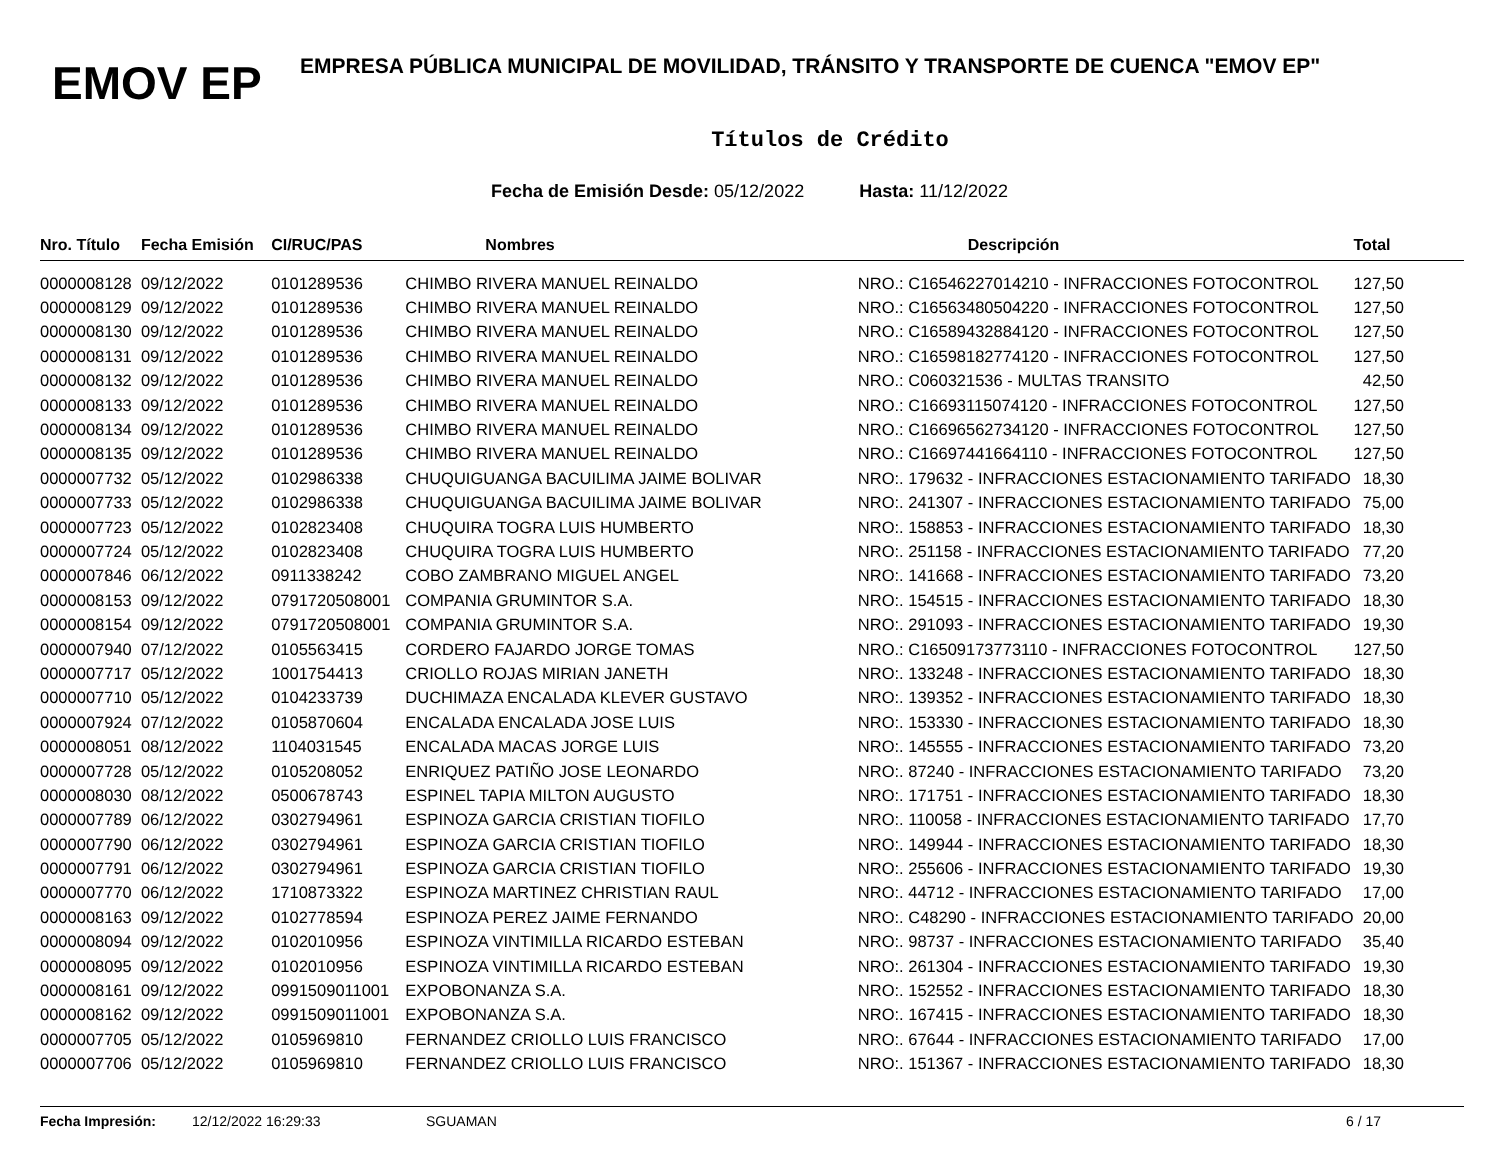EMOV EP
EMPRESA PÚBLICA MUNICIPAL DE MOVILIDAD, TRÁNSITO Y TRANSPORTE DE CUENCA "EMOV EP"
Títulos de Crédito
Fecha de Emisión Desde: 05/12/2022 Hasta: 11/12/2022
| Nro. Título | Fecha Emisión | CI/RUC/PAS | Nombres | Descripción | Total |
| --- | --- | --- | --- | --- | --- |
| 0000008128 | 09/12/2022 | 0101289536 | CHIMBO RIVERA MANUEL REINALDO | NRO.: C16546227014210 - INFRACCIONES FOTOCONTROL | 127,50 |
| 0000008129 | 09/12/2022 | 0101289536 | CHIMBO RIVERA MANUEL REINALDO | NRO.: C16563480504220 - INFRACCIONES FOTOCONTROL | 127,50 |
| 0000008130 | 09/12/2022 | 0101289536 | CHIMBO RIVERA MANUEL REINALDO | NRO.: C16589432884120 - INFRACCIONES FOTOCONTROL | 127,50 |
| 0000008131 | 09/12/2022 | 0101289536 | CHIMBO RIVERA MANUEL REINALDO | NRO.: C16598182774120 - INFRACCIONES FOTOCONTROL | 127,50 |
| 0000008132 | 09/12/2022 | 0101289536 | CHIMBO RIVERA MANUEL REINALDO | NRO.: C060321536 - MULTAS TRANSITO | 42,50 |
| 0000008133 | 09/12/2022 | 0101289536 | CHIMBO RIVERA MANUEL REINALDO | NRO.: C16693115074120 - INFRACCIONES FOTOCONTROL | 127,50 |
| 0000008134 | 09/12/2022 | 0101289536 | CHIMBO RIVERA MANUEL REINALDO | NRO.: C16696562734120 - INFRACCIONES FOTOCONTROL | 127,50 |
| 0000008135 | 09/12/2022 | 0101289536 | CHIMBO RIVERA MANUEL REINALDO | NRO.: C16697441664110 - INFRACCIONES FOTOCONTROL | 127,50 |
| 0000007732 | 05/12/2022 | 0102986338 | CHUQUIGUANGA BACUILIMA JAIME BOLIVAR | NRO:. 179632 - INFRACCIONES ESTACIONAMIENTO TARIFADO | 18,30 |
| 0000007733 | 05/12/2022 | 0102986338 | CHUQUIGUANGA BACUILIMA JAIME BOLIVAR | NRO:. 241307 - INFRACCIONES ESTACIONAMIENTO TARIFADO | 75,00 |
| 0000007723 | 05/12/2022 | 0102823408 | CHUQUIRA TOGRA LUIS HUMBERTO | NRO:. 158853 - INFRACCIONES ESTACIONAMIENTO TARIFADO | 18,30 |
| 0000007724 | 05/12/2022 | 0102823408 | CHUQUIRA TOGRA LUIS HUMBERTO | NRO:. 251158 - INFRACCIONES ESTACIONAMIENTO TARIFADO | 77,20 |
| 0000007846 | 06/12/2022 | 0911338242 | COBO ZAMBRANO MIGUEL ANGEL | NRO:. 141668 - INFRACCIONES ESTACIONAMIENTO TARIFADO | 73,20 |
| 0000008153 | 09/12/2022 | 0791720508001 | COMPANIA GRUMINTOR S.A. | NRO:. 154515 - INFRACCIONES ESTACIONAMIENTO TARIFADO | 18,30 |
| 0000008154 | 09/12/2022 | 0791720508001 | COMPANIA GRUMINTOR S.A. | NRO:. 291093 - INFRACCIONES ESTACIONAMIENTO TARIFADO | 19,30 |
| 0000007940 | 07/12/2022 | 0105563415 | CORDERO FAJARDO JORGE TOMAS | NRO.: C16509173773110 - INFRACCIONES FOTOCONTROL | 127,50 |
| 0000007717 | 05/12/2022 | 1001754413 | CRIOLLO ROJAS MIRIAN JANETH | NRO:. 133248 - INFRACCIONES ESTACIONAMIENTO TARIFADO | 18,30 |
| 0000007710 | 05/12/2022 | 0104233739 | DUCHIMAZA ENCALADA KLEVER GUSTAVO | NRO:. 139352 - INFRACCIONES ESTACIONAMIENTO TARIFADO | 18,30 |
| 0000007924 | 07/12/2022 | 0105870604 | ENCALADA ENCALADA JOSE LUIS | NRO:. 153330 - INFRACCIONES ESTACIONAMIENTO TARIFADO | 18,30 |
| 0000008051 | 08/12/2022 | 1104031545 | ENCALADA MACAS JORGE LUIS | NRO:. 145555 - INFRACCIONES ESTACIONAMIENTO TARIFADO | 73,20 |
| 0000007728 | 05/12/2022 | 0105208052 | ENRIQUEZ PATIÑO JOSE LEONARDO | NRO:. 87240 - INFRACCIONES ESTACIONAMIENTO TARIFADO | 73,20 |
| 0000008030 | 08/12/2022 | 0500678743 | ESPINEL TAPIA MILTON AUGUSTO | NRO:. 171751 - INFRACCIONES ESTACIONAMIENTO TARIFADO | 18,30 |
| 0000007789 | 06/12/2022 | 0302794961 | ESPINOZA GARCIA CRISTIAN TIOFILO | NRO:. 110058 - INFRACCIONES ESTACIONAMIENTO TARIFADO | 17,70 |
| 0000007790 | 06/12/2022 | 0302794961 | ESPINOZA GARCIA CRISTIAN TIOFILO | NRO:. 149944 - INFRACCIONES ESTACIONAMIENTO TARIFADO | 18,30 |
| 0000007791 | 06/12/2022 | 0302794961 | ESPINOZA GARCIA CRISTIAN TIOFILO | NRO:. 255606 - INFRACCIONES ESTACIONAMIENTO TARIFADO | 19,30 |
| 0000007770 | 06/12/2022 | 1710873322 | ESPINOZA MARTINEZ CHRISTIAN RAUL | NRO:. 44712 - INFRACCIONES ESTACIONAMIENTO TARIFADO | 17,00 |
| 0000008163 | 09/12/2022 | 0102778594 | ESPINOZA PEREZ JAIME FERNANDO | NRO:. C48290 - INFRACCIONES ESTACIONAMIENTO TARIFADO | 20,00 |
| 0000008094 | 09/12/2022 | 0102010956 | ESPINOZA VINTIMILLA RICARDO ESTEBAN | NRO:. 98737 - INFRACCIONES ESTACIONAMIENTO TARIFADO | 35,40 |
| 0000008095 | 09/12/2022 | 0102010956 | ESPINOZA VINTIMILLA RICARDO ESTEBAN | NRO:. 261304 - INFRACCIONES ESTACIONAMIENTO TARIFADO | 19,30 |
| 0000008161 | 09/12/2022 | 0991509011001 | EXPOBONANZA S.A. | NRO:. 152552 - INFRACCIONES ESTACIONAMIENTO TARIFADO | 18,30 |
| 0000008162 | 09/12/2022 | 0991509011001 | EXPOBONANZA S.A. | NRO:. 167415 - INFRACCIONES ESTACIONAMIENTO TARIFADO | 18,30 |
| 0000007705 | 05/12/2022 | 0105969810 | FERNANDEZ CRIOLLO LUIS FRANCISCO | NRO:. 67644 - INFRACCIONES ESTACIONAMIENTO TARIFADO | 17,00 |
| 0000007706 | 05/12/2022 | 0105969810 | FERNANDEZ CRIOLLO LUIS FRANCISCO | NRO:. 151367 - INFRACCIONES ESTACIONAMIENTO TARIFADO | 18,30 |
Fecha Impresión: 12/12/2022 16:29:33 SGUAMAN 6 / 17